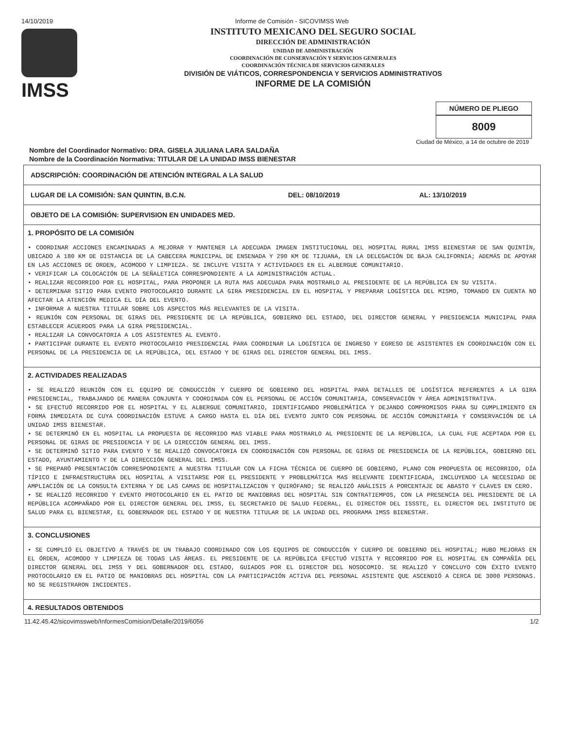14/10/2019 Informe de Comisión - SICOVIMSS Web
IMSS
INSTITUTO MEXICANO DEL SEGURO SOCIAL
DIRECCIÓN DE ADMINISTRACIÓN
UNIDAD DE ADMINISTRACIÓN
COORDINACIÓN DE CONSERVACIÓN Y SERVICIOS GENERALES
COORDINACIÓN TÉCNICA DE SERVICIOS GENERALES
DIVISIÓN DE VIÁTICOS, CORRESPONDENCIA Y SERVICIOS ADMINISTRATIVOS
INFORME DE LA COMISIÓN
NÚMERO DE PLIEGO
8009
Ciudad de México, a 14 de octubre de 2019
Nombre del Coordinador Normativo: DRA. GISELA JULIANA LARA SALDAÑA
Nombre de la Coordinación Normativa: TITULAR DE LA UNIDAD IMSS BIENESTAR
ADSCRIPCIÓN: COORDINACIÓN DE ATENCIÓN INTEGRAL A LA SALUD
LUGAR DE LA COMISIÓN: SAN QUINTIN, B.C.N. DEL: 08/10/2019 AL: 13/10/2019
OBJETO DE LA COMISIÓN: SUPERVISION EN UNIDADES MED.
1. PROPÓSITO DE LA COMISIÓN
• COORDINAR ACCIONES ENCAMINADAS A MEJORAR Y MANTENER LA ADECUADA IMAGEN INSTITUCIONAL DEL HOSPITAL RURAL IMSS BIENESTAR DE SAN QUINTÍN, UBICADO A 180 KM DE DISTANCIA DE LA CABECERA MUNICIPAL DE ENSENADA Y 290 KM DE TIJUANA, EN LA DELEGACIÓN DE BAJA CALIFORNIA; ADEMÁS DE APOYAR EN LAS ACCIONES DE ORDEN, ACOMODO Y LIMPIEZA. SE INCLUYE VISITA Y ACTIVIDADES EN EL ALBERGUE COMUNITARIO.
• VERIFICAR LA COLOCACIÓN DE LA SEÑALETICA CORRESPONDIENTE A LA ADMINISTRACIÓN ACTUAL.
• REALIZAR RECORRIDO POR EL HOSPITAL, PARA PROPONER LA RUTA MAS ADECUADA PARA MOSTRARLO AL PRESIDENTE DE LA REPÚBLICA EN SU VISITA.
• DETERMINAR SITIO PARA EVENTO PROTOCOLARIO DURANTE LA GIRA PRESIDENCIAL EN EL HOSPITAL Y PREPARAR LOGÍSTICA DEL MISMO, TOMANDO EN CUENTA NO AFECTAR LA ATENCIÓN MEDICA EL DÍA DEL EVENTO.
• INFORMAR A NUESTRA TITULAR SOBRE LOS ASPECTOS MÁS RELEVANTES DE LA VISITA.
• REUNIÓN CON PERSONAL DE GIRAS DEL PRESIDENTE DE LA REPÚBLICA, GOBIERNO DEL ESTADO, DEL DIRECTOR GENERAL Y PRESIDENCIA MUNICIPAL PARA ESTABLECER ACUERDOS PARA LA GIRA PRESIDENCIAL.
• REALIZAR LA CONVOCATORIA A LOS ASISTENTES AL EVENTO.
• PARTICIPAR DURANTE EL EVENTO PROTOCOLARIO PRESIDENCIAL PARA COORDINAR LA LOGÍSTICA DE INGRESO Y EGRESO DE ASISTENTES EN COORDINACIÓN CON EL PERSONAL DE LA PRESIDENCIA DE LA REPÚBLICA, DEL ESTADO Y DE GIRAS DEL DIRECTOR GENERAL DEL IMSS.
2. ACTIVIDADES REALIZADAS
• SE REALIZÓ REUNIÓN CON EL EQUIPO DE CONDUCCIÓN Y CUERPO DE GOBIERNO DEL HOSPITAL PARA DETALLES DE LOGÍSTICA REFERENTES A LA GIRA PRESIDENCIAL, TRABAJANDO DE MANERA CONJUNTA Y COORDINADA CON EL PERSONAL DE ACCIÓN COMUNITARIA, CONSERVACIÓN Y ÁREA ADMINISTRATIVA.
• SE EFECTUÓ RECORRIDO POR EL HOSPITAL Y EL ALBERGUE COMUNITARIO, IDENTIFICANDO PROBLEMÁTICA Y DEJANDO COMPROMISOS PARA SU CUMPLIMIENTO EN FORMA INMEDIATA DE CUYA COORDINACIÓN ESTUVE A CARGO HASTA EL DÍA DEL EVENTO JUNTO CON PERSONAL DE ACCIÓN COMUNITARIA Y CONSERVACIÓN DE LA UNIDAD IMSS BIENESTAR.
• SE DETERMINÓ EN EL HOSPITAL LA PROPUESTA DE RECORRIDO MAS VIABLE PARA MOSTRARLO AL PRESIDENTE DE LA REPÚBLICA, LA CUAL FUE ACEPTADA POR EL PERSONAL DE GIRAS DE PRESIDENCIA Y DE LA DIRECCIÓN GENERAL DEL IMSS.
• SE DETERMINÓ SITIO PARA EVENTO Y SE REALIZÓ CONVOCATORIA EN COORDINACIÓN CON PERSONAL DE GIRAS DE PRESIDENCIA DE LA REPÚBLICA, GOBIERNO DEL ESTADO, AYUNTAMIENTO Y DE LA DIRECCIÓN GENERAL DEL IMSS.
• SE PREPARÓ PRESENTACIÓN CORRESPONDIENTE A NUESTRA TITULAR CON LA FICHA TÉCNICA DE CUERPO DE GOBIERNO, PLANO CON PROPUESTA DE RECORRIDO, DÍA TÍPICO E INFRAESTRUCTURA DEL HOSPITAL A VISITARSE POR EL PRESIDENTE Y PROBLEMÁTICA MAS RELEVANTE IDENTIFICADA, INCLUYENDO LA NECESIDAD DE AMPLIACIÓN DE LA CONSULTA EXTERNA Y DE LAS CAMAS DE HOSPITALIZACION Y QUIRÓFANO; SE REALIZÓ ANÁLISIS A PORCENTAJE DE ABASTO Y CLAVES EN CERO.
• SE REALIZÓ RECORRIDO Y EVENTO PROTOCOLARIO EN EL PATIO DE MANIOBRAS DEL HOSPITAL SIN CONTRATIEMPOS, CON LA PRESENCIA DEL PRESIDENTE DE LA REPÚBLICA ACOMPAÑADO POR EL DIRECTOR GENERAL DEL IMSS, EL SECRETARIO DE SALUD FEDERAL, EL DIRECTOR DEL ISSSTE, EL DIRECTOR DEL INSTITUTO DE SALUD PARA EL BIENESTAR, EL GOBERNADOR DEL ESTADO Y DE NUESTRA TITULAR DE LA UNIDAD DEL PROGRAMA IMSS BIENESTAR.
3. CONCLUSIONES
• SE CUMPLIÓ EL OBJETIVO A TRAVÉS DE UN TRABAJO COORDINADO CON LOS EQUIPOS DE CONDUCCIÓN Y CUERPO DE GOBIERNO DEL HOSPITAL; HUBO MEJORAS EN EL ÓRDEN, ACOMODO Y LIMPIEZA DE TODAS LAS ÁREAS. EL PRESIDENTE DE LA REPÚBLICA EFECTUÓ VISITA Y RECORRIDO POR EL HOSPITAL EN COMPAÑÍA DEL DIRECTOR GENERAL DEL IMSS Y DEL GOBERNADOR DEL ESTADO, GUIADOS POR EL DIRECTOR DEL NOSOCOMIO. SE REALIZÓ Y CONCLUYO CON ÉXITO EVENTO PROTOCOLARIO EN EL PATIO DE MANIOBRAS DEL HOSPITAL CON LA PARTICIPACIÓN ACTIVA DEL PERSONAL ASISTENTE QUE ASCENDIÓ A CERCA DE 3000 PERSONAS. NO SE REGISTRARON INCIDENTES.
4. RESULTADOS OBTENIDOS
11.42.45.42/sicovimssweb/InformesComision/Detalle/2019/6056 1/2